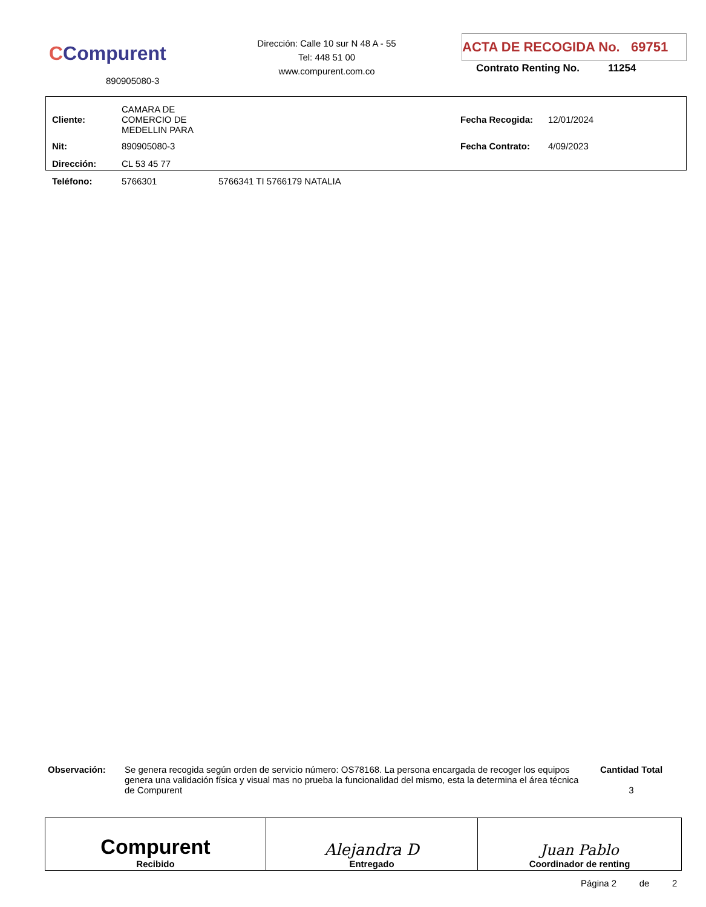CCompurent
890905080-3
Dirección: Calle 10 sur N 48 A - 55
Tel: 448 51 00
www.compurent.com.co
ACTA DE RECOGIDA No. 69751
Contrato Renting No. 11254
| Cliente: | CAMARA DE COMERCIO DE MEDELLIN PARA | | Fecha Recogida: | 12/01/2024 |
| Nit: | 890905080-3 | | Fecha Contrato: | 4/09/2023 |
| Dirección: | CL 53 45 77 | | | |
| Teléfono: | 5766301 | 5766341 TI 5766179 NATALIA | | |
| Observación: | Se genera recogida según orden de servicio número: OS78168. La persona encargada de recoger los equipos genera una validación física y visual mas no prueba la funcionalidad del mismo, esta la determina el área técnica de Compurent | Cantidad Total 3 |
| Compurent Recibido | Alejandra D Entregado | Juan Pablo Coordinador de renting |
Página 2 de 2